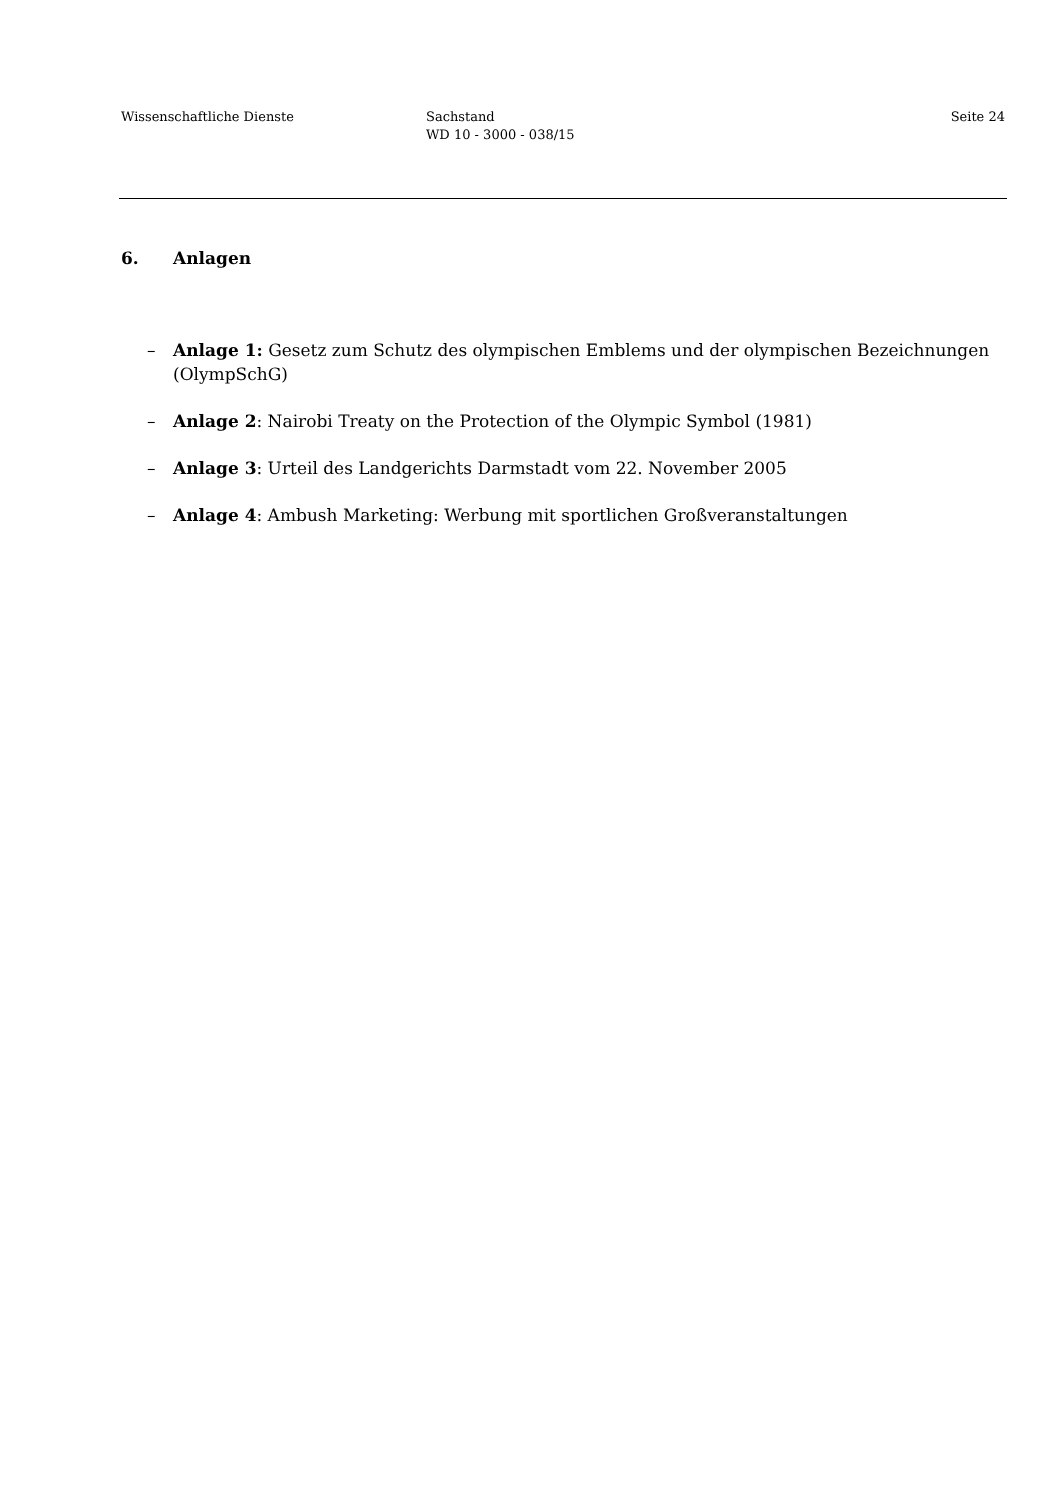Wissenschaftliche Dienste Sachstand
WD 10 - 3000 - 038/15
Seite 24
6. Anlagen
– Anlage 1: Gesetz zum Schutz des olympischen Emblems und der olympischen Bezeichnungen (OlympSchG)
– Anlage 2: Nairobi Treaty on the Protection of the Olympic Symbol (1981)
– Anlage 3: Urteil des Landgerichts Darmstadt vom 22. November 2005
– Anlage 4: Ambush Marketing: Werbung mit sportlichen Großveranstaltungen